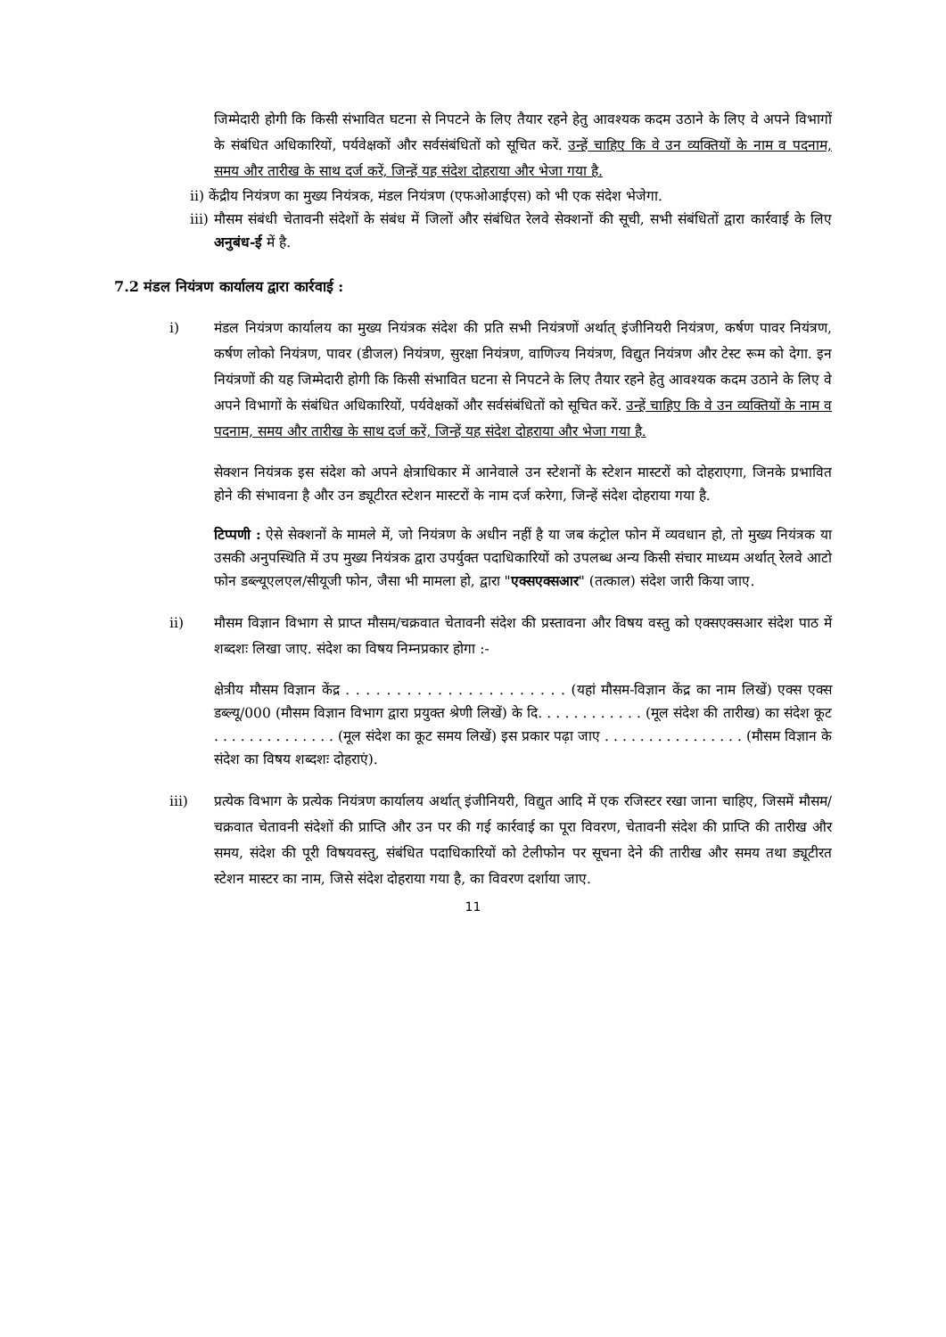जिम्मेदारी होगी कि किसी संभावित घटना से निपटने के लिए तैयार रहने हेतु आवश्यक कदम उठाने के लिए वे अपने विभागों के संबंधित अधिकारियों, पर्यवेक्षकों और सर्वसंबंधितों को सूचित करें. उन्हें चाहिए कि वे उन व्यक्तियों के नाम व पदनाम, समय और तारीख के साथ दर्ज करें, जिन्हें यह संदेश दोहराया और भेजा गया है.
ii) केंद्रीय नियंत्रण का मुख्य नियंत्रक, मंडल नियंत्रण (एफओआईएस) को भी एक संदेश भेजेगा.
iii) मौसम संबंधी चेतावनी संदेशों के संबंध में जिलों और संबंधित रेलवे सेक्शनों की सूची, सभी संबंधितों द्वारा कार्रवाई के लिए अनुबंध-ई में है.
7.2 मंडल नियंत्रण कार्यालय द्वारा कार्रवाई :
i) मंडल नियंत्रण कार्यालय का मुख्य नियंत्रक संदेश की प्रति सभी नियंत्रणों अर्थात् इंजीनियरी नियंत्रण, कर्षण पावर नियंत्रण, कर्षण लोको नियंत्रण, पावर (डीजल) नियंत्रण, सुरक्षा नियंत्रण, वाणिज्य नियंत्रण, विद्युत नियंत्रण और टेस्ट रूम को देगा. इन नियंत्रणों की यह जिम्मेदारी होगी कि किसी संभावित घटना से निपटने के लिए तैयार रहने हेतु आवश्यक कदम उठाने के लिए वे अपने विभागों के संबंधित अधिकारियों, पर्यवेक्षकों और सर्वसंबंधितों को सूचित करें. उन्हें चाहिए कि वे उन व्यक्तियों के नाम व पदनाम, समय और तारीख के साथ दर्ज करें, जिन्हें यह संदेश दोहराया और भेजा गया है.
सेक्शन नियंत्रक इस संदेश को अपने क्षेत्राधिकार में आनेवाले उन स्टेशनों के स्टेशन मास्टरों को दोहराएगा, जिनके प्रभावित होने की संभावना है और उन ड्यूटीरत स्टेशन मास्टरों के नाम दर्ज करेगा, जिन्हें संदेश दोहराया गया है.
टिप्पणी : ऐसे सेक्शनों के मामले में, जो नियंत्रण के अधीन नहीं है या जब कंट्रोल फोन में व्यवधान हो, तो मुख्य नियंत्रक या उसकी अनुपस्थिति में उप मुख्य नियंत्रक द्वारा उपर्युक्त पदाधिकारियों को उपलब्ध अन्य किसी संचार माध्यम अर्थात् रेलवे आटो फोन डब्ल्यूएलएल/सीयूजी फोन, जैसा भी मामला हो, द्वारा "एक्सएक्सआर" (तत्काल) संदेश जारी किया जाए.
ii) मौसम विज्ञान विभाग से प्राप्त मौसम/चक्रवात चेतावनी संदेश की प्रस्तावना और विषय वस्तु को एक्सएक्सआर संदेश पाठ में शब्दशः लिखा जाए. संदेश का विषय निम्नप्रकार होगा :-
क्षेत्रीय मौसम विज्ञान केंद्र . . . . . . . . . . . . . . . . . . . . . . (यहां मौसम-विज्ञान केंद्र का नाम लिखें) एक्स एक्स डब्ल्यू/000 (मौसम विज्ञान विभाग द्वारा प्रयुक्त श्रेणी लिखें) के दि. . . . . . . . . . . . (मूल संदेश की तारीख) का संदेश कूट . . . . . . . . . . . . . . (मूल संदेश का कूट समय लिखें) इस प्रकार पढ़ा जाए . . . . . . . . . . . . . . . . (मौसम विज्ञान के संदेश का विषय शब्दशः दोहराएं).
iii) प्रत्येक विभाग के प्रत्येक नियंत्रण कार्यालय अर्थात् इंजीनियरी, विद्युत आदि में एक रजिस्टर रखा जाना चाहिए, जिसमें मौसम/चक्रवात चेतावनी संदेशों की प्राप्ति और उन पर की गई कार्रवाई का पूरा विवरण, चेतावनी संदेश की प्राप्ति की तारीख और समय, संदेश की पूरी विषयवस्तु, संबंधित पदाधिकारियों को टेलीफोन पर सूचना देने की तारीख और समय तथा ड्यूटीरत स्टेशन मास्टर का नाम, जिसे संदेश दोहराया गया है, का विवरण दर्शाया जाए.
11